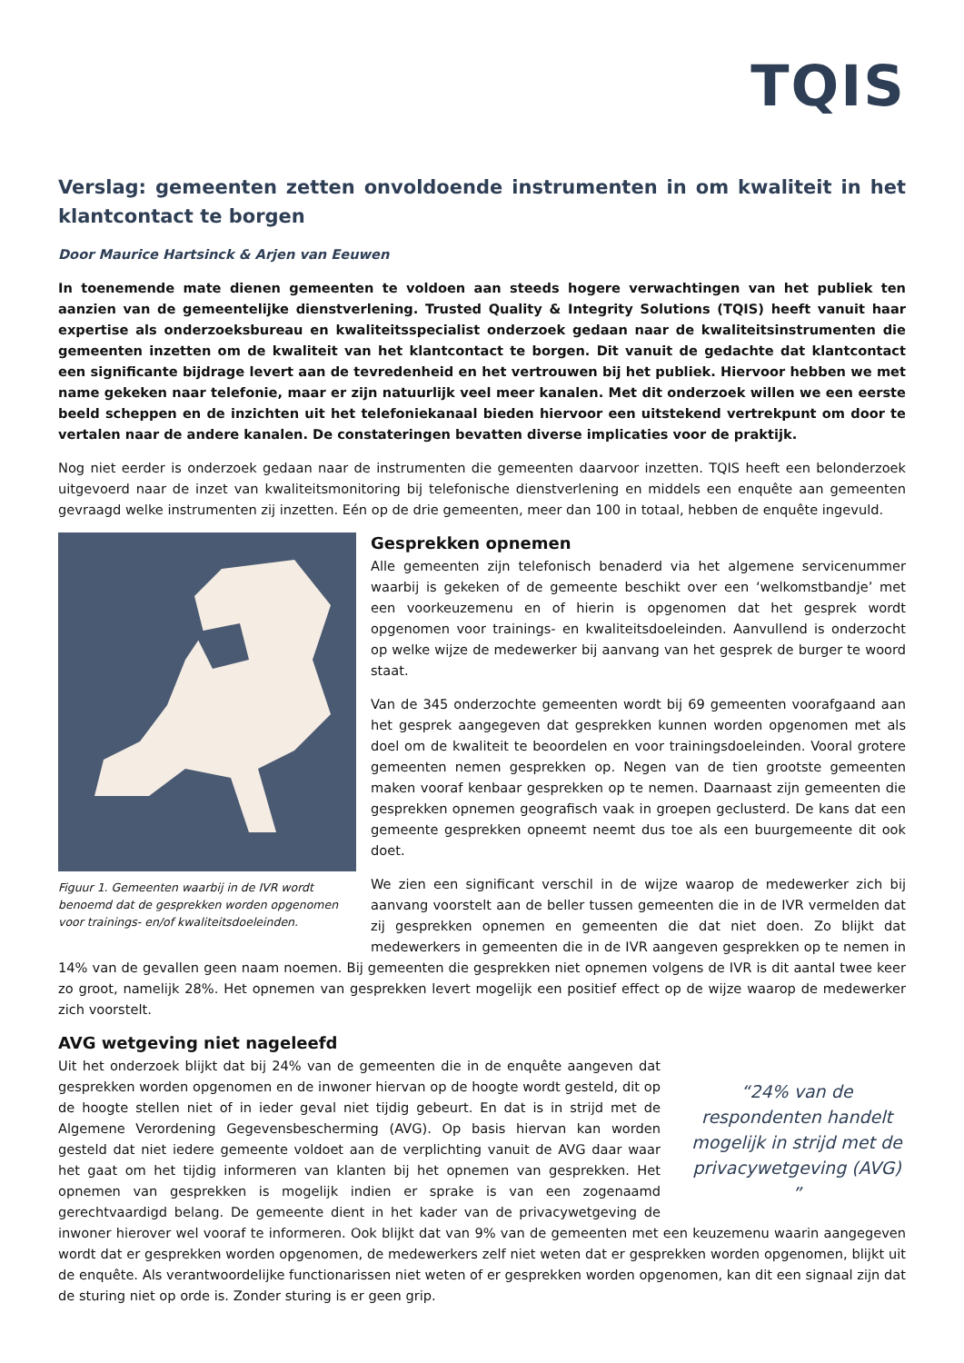TQIS
Verslag: gemeenten zetten onvoldoende instrumenten in om kwaliteit in het klantcontact te borgen
Door Maurice Hartsinck & Arjen van Eeuwen
In toenemende mate dienen gemeenten te voldoen aan steeds hogere verwachtingen van het publiek ten aanzien van de gemeentelijke dienstverlening. Trusted Quality & Integrity Solutions (TQIS) heeft vanuit haar expertise als onderzoeksbureau en kwaliteitsspecialist onderzoek gedaan naar de kwaliteitsinstrumenten die gemeenten inzetten om de kwaliteit van het klantcontact te borgen. Dit vanuit de gedachte dat klantcontact een significante bijdrage levert aan de tevredenheid en het vertrouwen bij het publiek. Hiervoor hebben we met name gekeken naar telefonie, maar er zijn natuurlijk veel meer kanalen. Met dit onderzoek willen we een eerste beeld scheppen en de inzichten uit het telefoniekanaal bieden hiervoor een uitstekend vertrekpunt om door te vertalen naar de andere kanalen. De constateringen bevatten diverse implicaties voor de praktijk.
Nog niet eerder is onderzoek gedaan naar de instrumenten die gemeenten daarvoor inzetten. TQIS heeft een belonderzoek uitgevoerd naar de inzet van kwaliteitsmonitoring bij telefonische dienstverlening en middels een enquête aan gemeenten gevraagd welke instrumenten zij inzetten. Eén op de drie gemeenten, meer dan 100 in totaal, hebben de enquête ingevuld.
Figuur 1. Gemeenten waarbij in de IVR wordt benoemd dat de gesprekken worden opgenomen voor trainings- en/of kwaliteitsdoeleinden.
Gesprekken opnemen
Alle gemeenten zijn telefonisch benaderd via het algemene servicenummer waarbij is gekeken of de gemeente beschikt over een ‘welkomstbandje’ met een voorkeuzemenu en of hierin is opgenomen dat het gesprek wordt opgenomen voor trainings- en kwaliteitsdoeleinden. Aanvullend is onderzocht op welke wijze de medewerker bij aanvang van het gesprek de burger te woord staat.
Van de 345 onderzochte gemeenten wordt bij 69 gemeenten voorafgaand aan het gesprek aangegeven dat gesprekken kunnen worden opgenomen met als doel om de kwaliteit te beoordelen en voor trainingsdoeleinden. Vooral grotere gemeenten nemen gesprekken op. Negen van de tien grootste gemeenten maken vooraf kenbaar gesprekken op te nemen. Daarnaast zijn gemeenten die gesprekken opnemen geografisch vaak in groepen geclusterd. De kans dat een gemeente gesprekken opneemt neemt dus toe als een buurgemeente dit ook doet.
We zien een significant verschil in de wijze waarop de medewerker zich bij aanvang voorstelt aan de beller tussen gemeenten die in de IVR vermelden dat zij gesprekken opnemen en gemeenten die dat niet doen. Zo blijkt dat medewerkers in gemeenten die in de IVR aangeven gesprekken op te nemen in 14% van de gevallen geen naam noemen. Bij gemeenten die gesprekken niet opnemen volgens de IVR is dit aantal twee keer zo groot, namelijk 28%. Het opnemen van gesprekken levert mogelijk een positief effect op de wijze waarop de medewerker zich voorstelt.
AVG wetgeving niet nageleefd
“24% van de respondenten handelt mogelijk in strijd met de privacywetgeving (AVG) ”
Uit het onderzoek blijkt dat bij 24% van de gemeenten die in de enquête aangeven dat gesprekken worden opgenomen en de inwoner hiervan op de hoogte wordt gesteld, dit op de hoogte stellen niet of in ieder geval niet tijdig gebeurt. En dat is in strijd met de Algemene Verordening Gegevensbescherming (AVG). Op basis hiervan kan worden gesteld dat niet iedere gemeente voldoet aan de verplichting vanuit de AVG daar waar het gaat om het tijdig informeren van klanten bij het opnemen van gesprekken. Het opnemen van gesprekken is mogelijk indien er sprake is van een zogenaamd gerechtvaardigd belang. De gemeente dient in het kader van de privacywetgeving de inwoner hierover wel vooraf te informeren. Ook blijkt dat van 9% van de gemeenten met een keuzemenu waarin aangegeven wordt dat er gesprekken worden opgenomen, de medewerkers zelf niet weten dat er gesprekken worden opgenomen, blijkt uit de enquête. Als verantwoordelijke functionarissen niet weten of er gesprekken worden opgenomen, kan dit een signaal zijn dat de sturing niet op orde is. Zonder sturing is er geen grip.